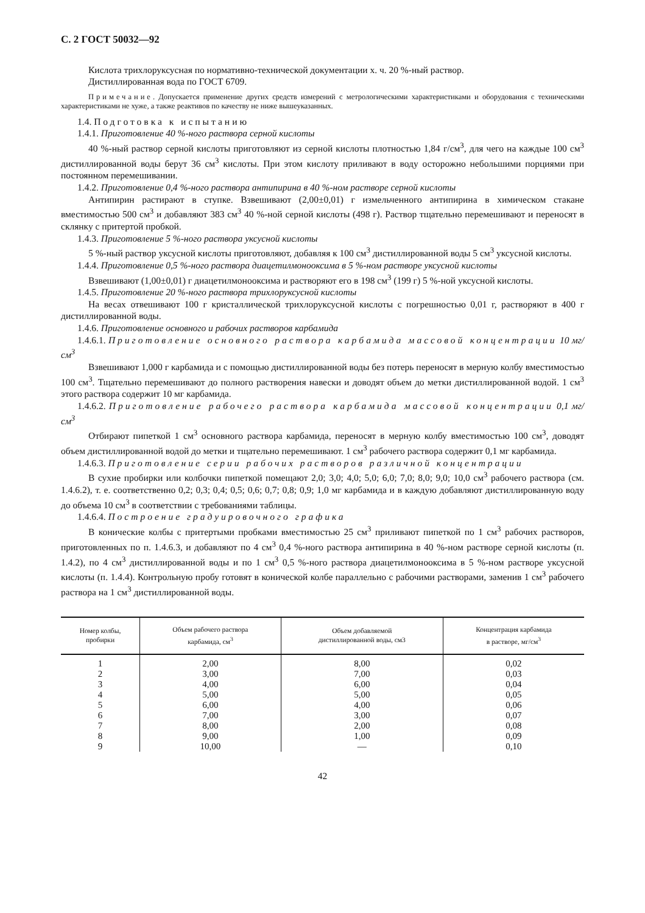С. 2 ГОСТ 50032—92
Кислота трихлоруксусная по нормативно-технической документации х. ч. 20 %-ный раствор.
Дистиллированная вода по ГОСТ 6709.
Примечание. Допускается применение других средств измерений с метрологическими характеристиками и оборудования с техническими характеристиками не хуже, а также реактивов по качеству не ниже вышеуказанных.
1.4. Подготовка к испытанию
1.4.1. Приготовление 40 %-ного раствора серной кислоты
40 %-ный раствор серной кислоты приготовляют из серной кислоты плотностью 1,84 г/см<sup>3</sup>, для чего на каждые 100 см<sup>3</sup> дистиллированной воды берут 36 см<sup>3</sup> кислоты. При этом кислоту приливают в воду осторожно небольшими порциями при постоянном перемешивании.
1.4.2. Приготовление 0,4 %-ного раствора антипирина в 40 %-ном растворе серной кислоты
Антипирин растирают в ступке. Взвешивают (2,00±0,01) г измельченного антипирина в химическом стакане вместимостью 500 см<sup>3</sup> и добавляют 383 см<sup>3</sup> 40 %-ной серной кислоты (498 г). Раствор тщательно перемешивают и переносят в склянку с притертой пробкой.
1.4.3. Приготовление 5 %-ного раствора уксусной кислоты
5 %-ный раствор уксусной кислоты приготовляют, добавляя к 100 см<sup>3</sup> дистиллированной воды 5 см<sup>3</sup> уксусной кислоты.
1.4.4. Приготовление 0,5 %-ного раствора диацетилмонооксима в 5 %-ном растворе уксусной кислоты
Взвешивают (1,00±0,01) г диацетилмонооксима и растворяют его в 198 см<sup>3</sup> (199 г) 5 %-ной уксусной кислоты.
1.4.5. Приготовление 20 %-ного раствора трихлоруксусной кислоты
На весах отвешивают 100 г кристаллической трихлоруксусной кислоты с погрешностью 0,01 г, растворяют в 400 г дистиллированной воды.
1.4.6. Приготовление основного и рабочих растворов карбамида
1.4.6.1. Приготовление основного раствора карбамида массовой концентрации 10 мг/см<sup>3</sup>
Взвешивают 1,000 г карбамида и с помощью дистиллированной воды без потерь переносят в мерную колбу вместимостью 100 см<sup>3</sup>. Тщательно перемешивают до полного растворения навески и доводят объем до метки дистиллированной водой. 1 см<sup>3</sup> этого раствора содержит 10 мг карбамида.
1.4.6.2. Приготовление рабочего раствора карбамида массовой концентрации 0,1 мг/см<sup>3</sup>
Отбирают пипеткой 1 см<sup>3</sup> основного раствора карбамида, переносят в мерную колбу вместимостью 100 см<sup>3</sup>, доводят объем дистиллированной водой до метки и тщательно перемешивают. 1 см<sup>3</sup> рабочего раствора содержит 0,1 мг карбамида.
1.4.6.3. Приготовление серии рабочих растворов различной концентрации
В сухие пробирки или колбочки пипеткой помещают 2,0; 3,0; 4,0; 5,0; 6,0; 7,0; 8,0; 9,0; 10,0 см<sup>3</sup> рабочего раствора (см. 1.4.6.2), т. е. соответственно 0,2; 0,3; 0,4; 0,5; 0,6; 0,7; 0,8; 0,9; 1,0 мг карбамида и в каждую добавляют дистиллированную воду до объема 10 см<sup>3</sup> в соответствии с требованиями таблицы.
1.4.6.4. Построение градуировочного графика
В конические колбы с притертыми пробками вместимостью 25 см<sup>3</sup> приливают пипеткой по 1 см<sup>3</sup> рабочих растворов, приготовленных по п. 1.4.6.3, и добавляют по 4 см<sup>3</sup> 0,4 %-ного раствора антипирина в 40 %-ном растворе серной кислоты (п. 1.4.2), по 4 см<sup>3</sup> дистиллированной воды и по 1 см<sup>3</sup> 0,5 %-ного раствора диацетилмонооксима в 5 %-ном растворе уксусной кислоты (п. 1.4.4). Контрольную пробу готовят в конической колбе параллельно с рабочими растворами, заменив 1 см<sup>3</sup> рабочего раствора на 1 см<sup>3</sup> дистиллированной воды.
| Номер колбы, пробирки | Объем рабочего раствора карбамида, см<sup>3</sup> | Объем добавляемой дистиллированной воды, см3 | Концентрация карбамида в растворе, мг/см<sup>3</sup> |
| --- | --- | --- | --- |
| 1 | 2,00 | 8,00 | 0,02 |
| 2 | 3,00 | 7,00 | 0,03 |
| 3 | 4,00 | 6,00 | 0,04 |
| 4 | 5,00 | 5,00 | 0,05 |
| 5 | 6,00 | 4,00 | 0,06 |
| 6 | 7,00 | 3,00 | 0,07 |
| 7 | 8,00 | 2,00 | 0,08 |
| 8 | 9,00 | 1,00 | 0,09 |
| 9 | 10,00 | — | 0,10 |
42